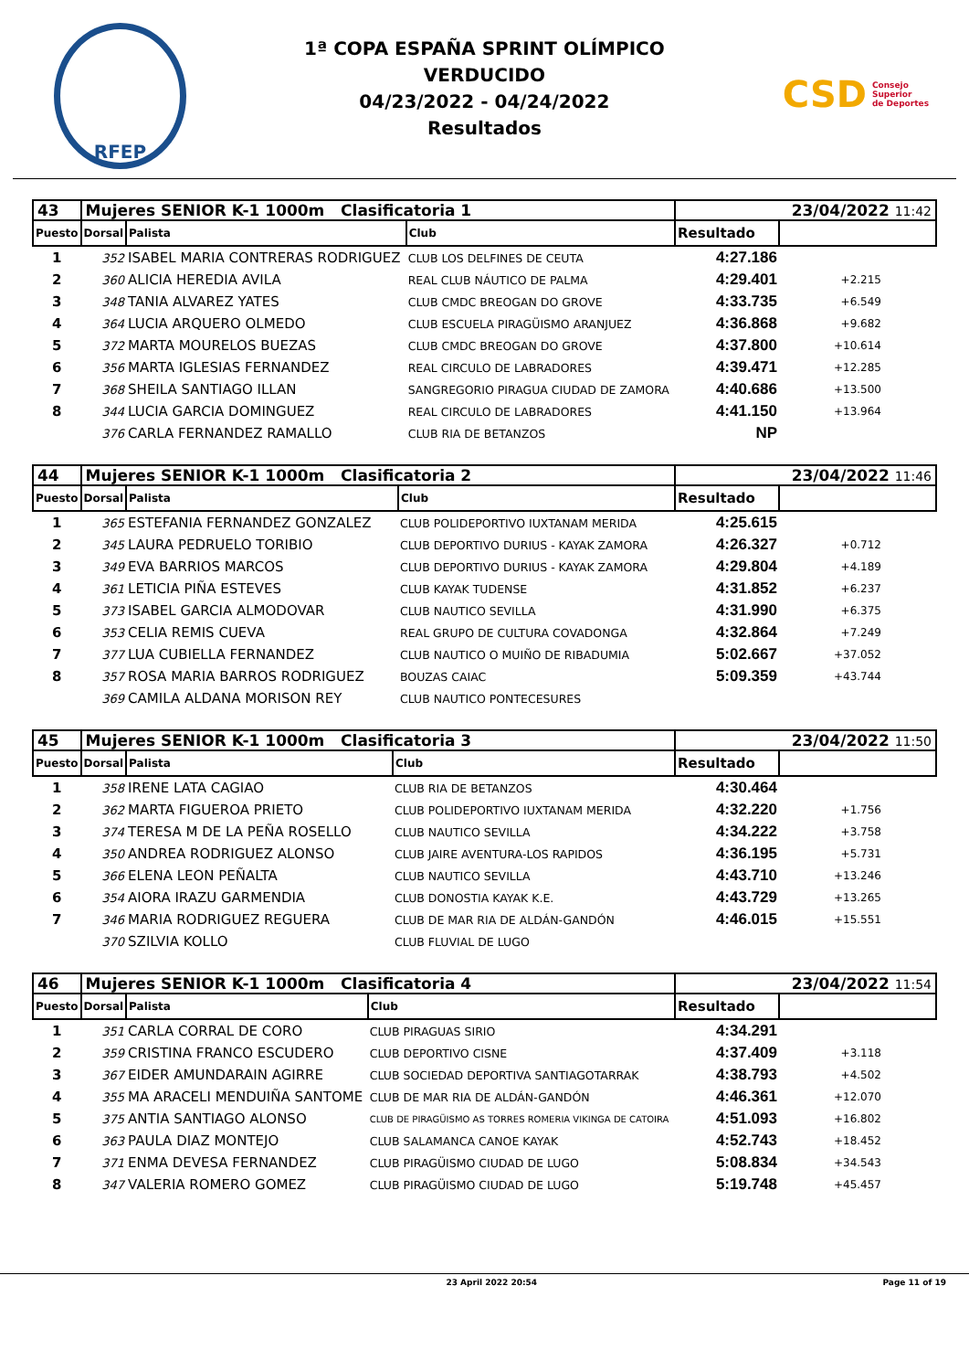RFEP
1ª COPA ESPAÑA SPRINT OLÍMPICO
VERDUCIDO
04/23/2022 - 04/24/2022
Resultados
CSD Consejo
Superior
de Deportes
| 43 | Mujeres SENIOR K-1 1000m Clasificatoria 1 | | | 23/04/2022 11:42 | |
| --- | --- | --- | --- | --- | --- |
| Puesto | Dorsal | Palista | Club | Resultado | |
| 1 | 352 | ISABEL MARIA CONTRERAS RODRIGUEZ | CLUB LOS DELFINES DE CEUTA | 4:27.186 | |
| 2 | 360 | ALICIA HEREDIA AVILA | REAL CLUB NÁUTICO DE PALMA | 4:29.401 | +2.215 |
| 3 | 348 | TANIA ALVAREZ YATES | CLUB CMDC BREOGAN DO GROVE | 4:33.735 | +6.549 |
| 4 | 364 | LUCIA ARQUERO OLMEDO | CLUB ESCUELA PIRAGÜISMO ARANJUEZ | 4:36.868 | +9.682 |
| 5 | 372 | MARTA MOURELOS BUEZAS | CLUB CMDC BREOGAN DO GROVE | 4:37.800 | +10.614 |
| 6 | 356 | MARTA IGLESIAS FERNANDEZ | REAL CIRCULO DE LABRADORES | 4:39.471 | +12.285 |
| 7 | 368 | SHEILA SANTIAGO ILLAN | SANGREGORIO PIRAGUA CIUDAD DE ZAMORA | 4:40.686 | +13.500 |
| 8 | 344 | LUCIA GARCIA DOMINGUEZ | REAL CIRCULO DE LABRADORES | 4:41.150 | +13.964 |
| | 376 | CARLA FERNANDEZ RAMALLO | CLUB RIA DE BETANZOS | NP | |
| 44 | Mujeres SENIOR K-1 1000m Clasificatoria 2 | | | 23/04/2022 11:46 | |
| --- | --- | --- | --- | --- | --- |
| Puesto | Dorsal | Palista | Club | Resultado | |
| 1 | 365 | ESTEFANIA FERNANDEZ GONZALEZ | CLUB POLIDEPORTIVO IUXTANAM MERIDA | 4:25.615 | |
| 2 | 345 | LAURA PEDRUELO TORIBIO | CLUB DEPORTIVO DURIUS - KAYAK ZAMORA | 4:26.327 | +0.712 |
| 3 | 349 | EVA BARRIOS MARCOS | CLUB DEPORTIVO DURIUS - KAYAK ZAMORA | 4:29.804 | +4.189 |
| 4 | 361 | LETICIA PIÑA ESTEVES | CLUB KAYAK TUDENSE | 4:31.852 | +6.237 |
| 5 | 373 | ISABEL GARCIA ALMODOVAR | CLUB NAUTICO SEVILLA | 4:31.990 | +6.375 |
| 6 | 353 | CELIA REMIS CUEVA | REAL GRUPO DE CULTURA COVADONGA | 4:32.864 | +7.249 |
| 7 | 377 | LUA CUBIELLA FERNANDEZ | CLUB NAUTICO O MUIÑO DE RIBADUMIA | 5:02.667 | +37.052 |
| 8 | 357 | ROSA MARIA BARROS RODRIGUEZ | BOUZAS CAIAC | 5:09.359 | +43.744 |
| | 369 | CAMILA ALDANA MORISON REY | CLUB NAUTICO PONTECESURES | | |
| 45 | Mujeres SENIOR K-1 1000m Clasificatoria 3 | | | 23/04/2022 11:50 | |
| --- | --- | --- | --- | --- | --- |
| Puesto | Dorsal | Palista | Club | Resultado | |
| 1 | 358 | IRENE LATA CAGIAO | CLUB RIA DE BETANZOS | 4:30.464 | |
| 2 | 362 | MARTA FIGUEROA PRIETO | CLUB POLIDEPORTIVO IUXTANAM MERIDA | 4:32.220 | +1.756 |
| 3 | 374 | TERESA M DE LA PEÑA ROSELLO | CLUB NAUTICO SEVILLA | 4:34.222 | +3.758 |
| 4 | 350 | ANDREA RODRIGUEZ ALONSO | CLUB JAIRE AVENTURA-LOS RAPIDOS | 4:36.195 | +5.731 |
| 5 | 366 | ELENA LEON PEÑALTA | CLUB NAUTICO SEVILLA | 4:43.710 | +13.246 |
| 6 | 354 | AIORA IRAZU GARMENDIA | CLUB DONOSTIA KAYAK K.E. | 4:43.729 | +13.265 |
| 7 | 346 | MARIA RODRIGUEZ REGUERA | CLUB DE MAR RIA DE ALDÁN-GANDÓN | 4:46.015 | +15.551 |
| | 370 | SZILVIA KOLLO | CLUB FLUVIAL DE LUGO | | |
| 46 | Mujeres SENIOR K-1 1000m Clasificatoria 4 | | | 23/04/2022 11:54 | |
| --- | --- | --- | --- | --- | --- |
| Puesto | Dorsal | Palista | Club | Resultado | |
| 1 | 351 | CARLA CORRAL DE CORO | CLUB PIRAGUAS SIRIO | 4:34.291 | |
| 2 | 359 | CRISTINA FRANCO ESCUDERO | CLUB DEPORTIVO CISNE | 4:37.409 | +3.118 |
| 3 | 367 | EIDER AMUNDARAIN AGIRRE | CLUB SOCIEDAD DEPORTIVA SANTIAGOTARRAK | 4:38.793 | +4.502 |
| 4 | 355 | MA ARACELI MENDUIÑA SANTOME | CLUB DE MAR RIA DE ALDÁN-GANDÓN | 4:46.361 | +12.070 |
| 5 | 375 | ANTIA SANTIAGO ALONSO | CLUB DE PIRAGÜISMO AS TORRES ROMERIA VIKINGA DE CATOIRA | 4:51.093 | +16.802 |
| 6 | 363 | PAULA DIAZ MONTEJO | CLUB SALAMANCA CANOE KAYAK | 4:52.743 | +18.452 |
| 7 | 371 | ENMA DEVESA FERNANDEZ | CLUB PIRAGÜISMO CIUDAD DE LUGO | 5:08.834 | +34.543 |
| 8 | 347 | VALERIA ROMERO GOMEZ | CLUB PIRAGÜISMO CIUDAD DE LUGO | 5:19.748 | +45.457 |
23 April 2022 20:54 Page 11 of 19